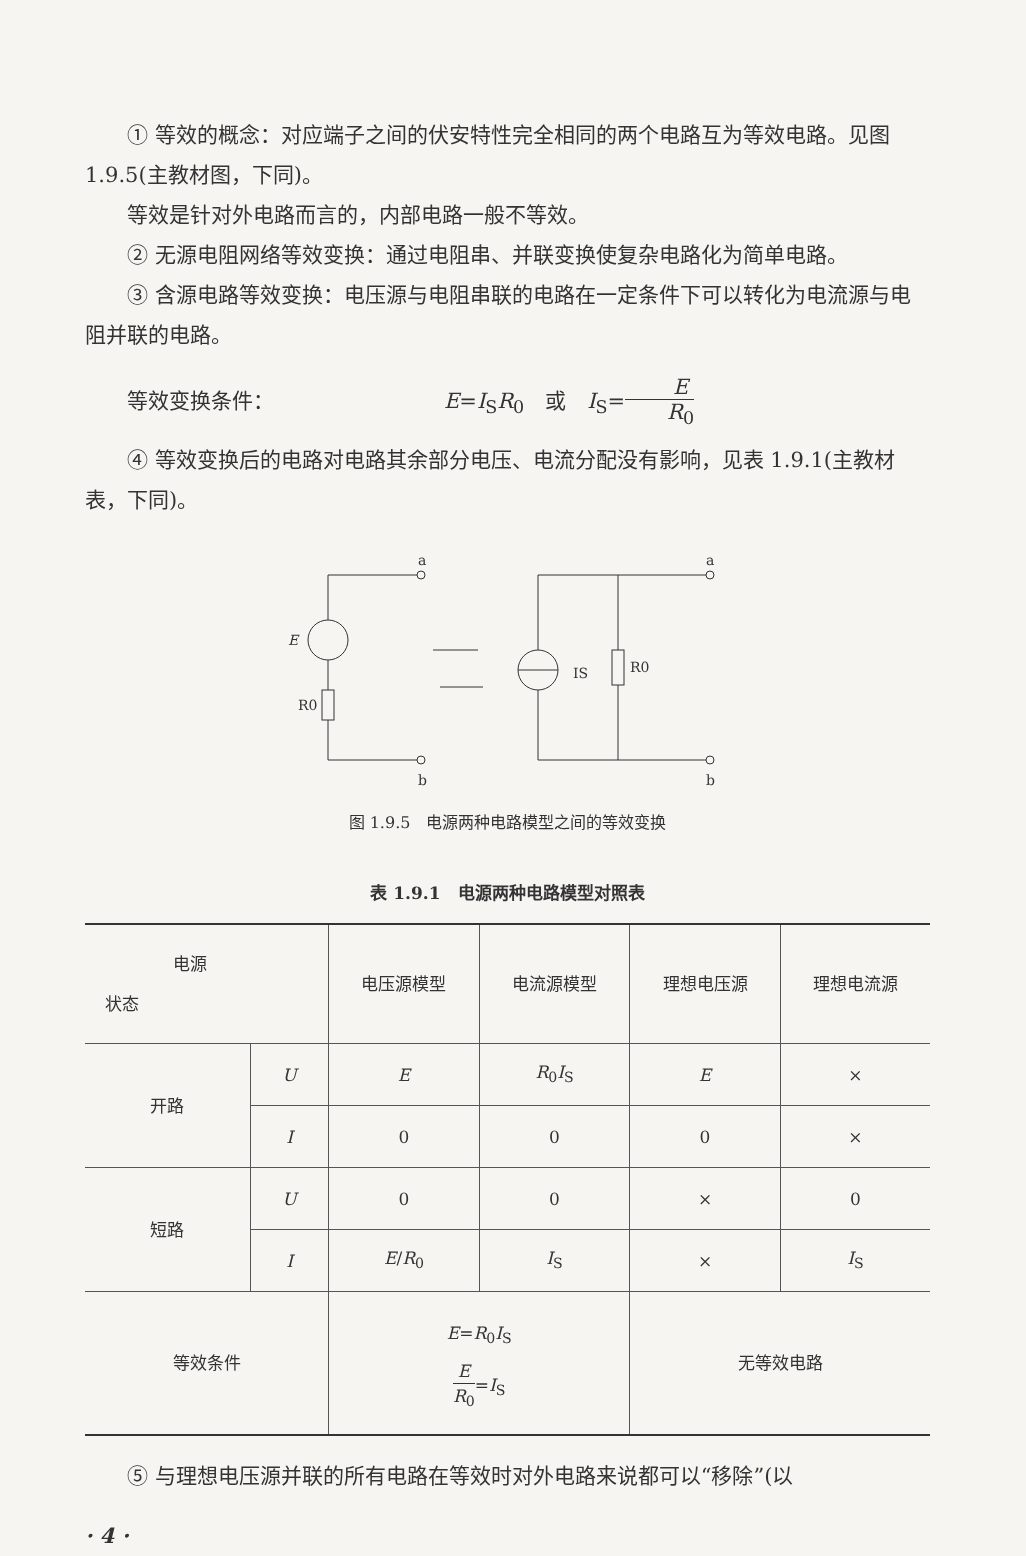① 等效的概念：对应端子之间的伏安特性完全相同的两个电路互为等效电路。见图 1.9.5(主教材图，下同)。
等效是针对外电路而言的，内部电路一般不等效。
② 无源电阻网络等效变换：通过电阻串、并联变换使复杂电路化为简单电路。
③ 含源电路等效变换：电压源与电阻串联的电路在一定条件下可以转化为电流源与电阻并联的电路。
等效变换条件： E=I<sub>S</sub>R<sub>0</sub>　或　I<sub>S</sub>=E R<sub>0</sub>
④ 等效变换后的电路对电路其余部分电压、电流分配没有影响，见表 1.9.1(主教材表，下同)。
a
b
E
R0
a
b
IS
R0
图 1.9.5　电源两种电路模型之间的等效变换
表 1.9.1　电源两种电路模型对照表
| 电源 状态 | | 电压源模型 | 电流源模型 | 理想电压源 | 理想电流源 |
| 开路 | U | E | R<sub>0</sub> I<sub>S</sub> | E | × |
| | I | 0 | 0 | 0 | × |
| 短路 | U | 0 | 0 | × | 0 |
| | I | E / R<sub>0</sub> | I<sub>S</sub> | × | I<sub>S</sub> |
| 等效条件 | | E = R<sub>0</sub> I<sub>S</sub> E R<sub>0</sub> = I<sub>S</sub> | | 无等效电路 | |
⑤ 与理想电压源并联的所有电路在等效时对外电路来说都可以“移除”(以
· 4 ·